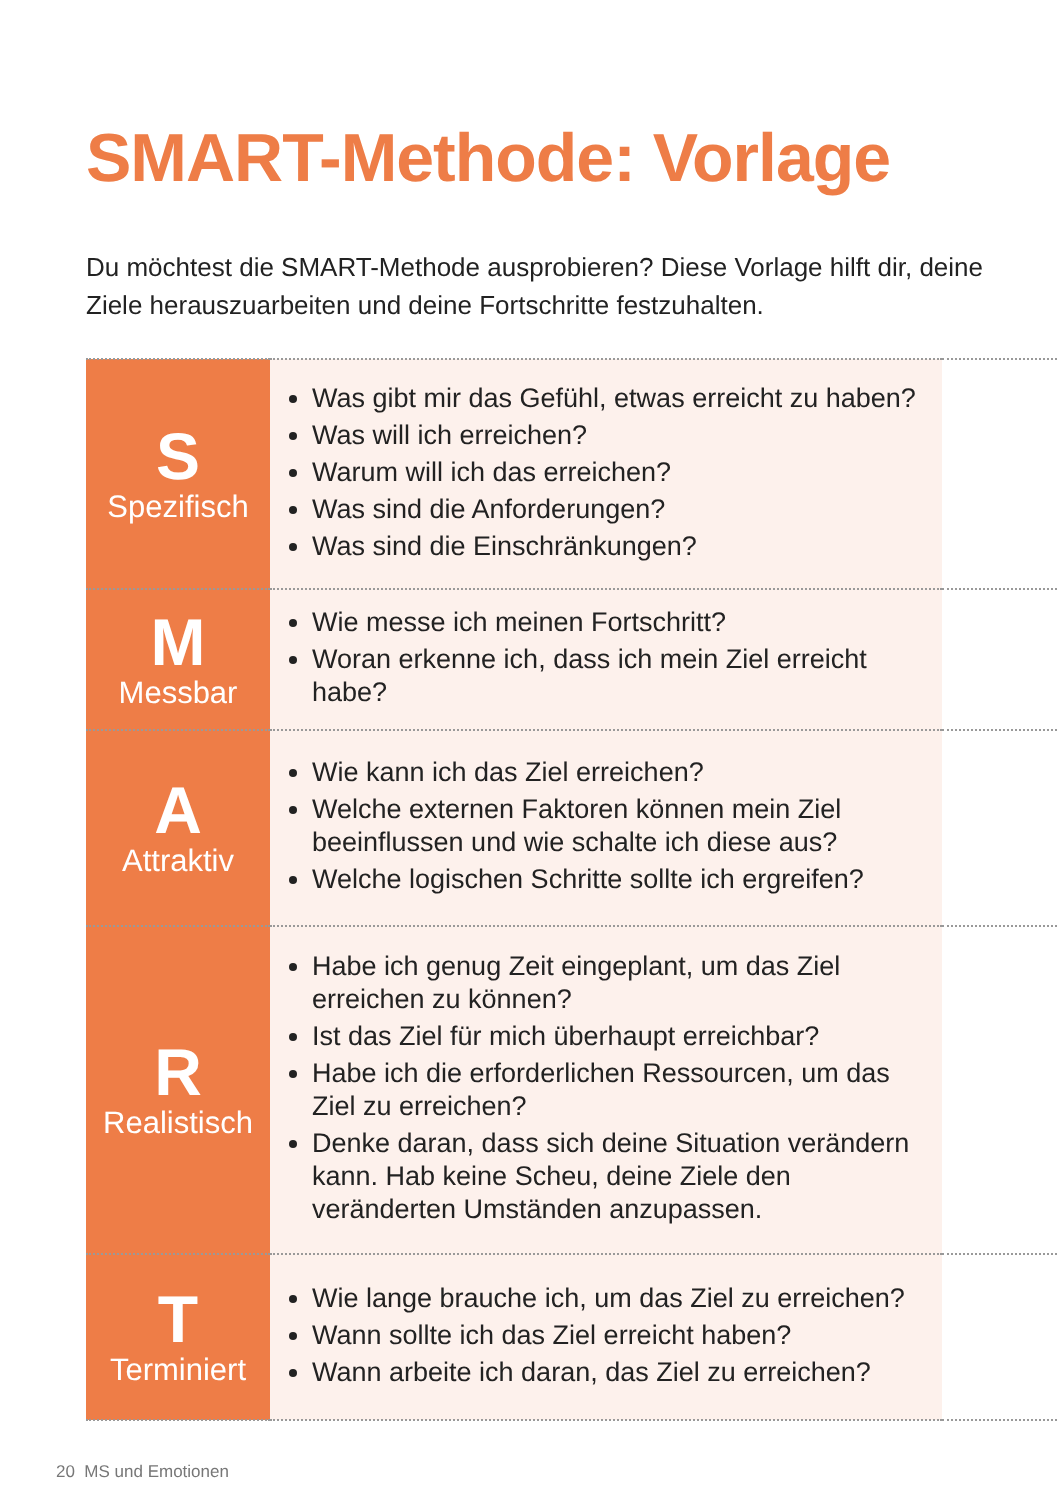SMART-Methode: Vorlage
Du möchtest die SMART-Methode ausprobieren? Diese Vorlage hilft dir, deine Ziele herauszuarbeiten und deine Fortschritte festzuhalten.
| S Spezifisch | Was gibt mir das Gefühl, etwas erreicht zu haben? Was will ich erreichen? Warum will ich das erreichen? Was sind die Anforderungen? Was sind die Einschränkungen? | |
| M Messbar | Wie messe ich meinen Fortschritt? Woran erkenne ich, dass ich mein Ziel erreicht habe? | |
| A Attraktiv | Wie kann ich das Ziel erreichen? Welche externen Faktoren können mein Ziel beeinflussen und wie schalte ich diese aus? Welche logischen Schritte sollte ich ergreifen? | |
| R Realistisch | Habe ich genug Zeit eingeplant, um das Ziel erreichen zu können? Ist das Ziel für mich überhaupt erreichbar? Habe ich die erforderlichen Ressourcen, um das Ziel zu erreichen? Denke daran, dass sich deine Situation verändern kann. Hab keine Scheu, deine Ziele den veränderten Umständen anzupassen. | |
| T Terminiert | Wie lange brauche ich, um das Ziel zu erreichen? Wann sollte ich das Ziel erreicht haben? Wann arbeite ich daran, das Ziel zu erreichen? | |
20 MS und Emotionen